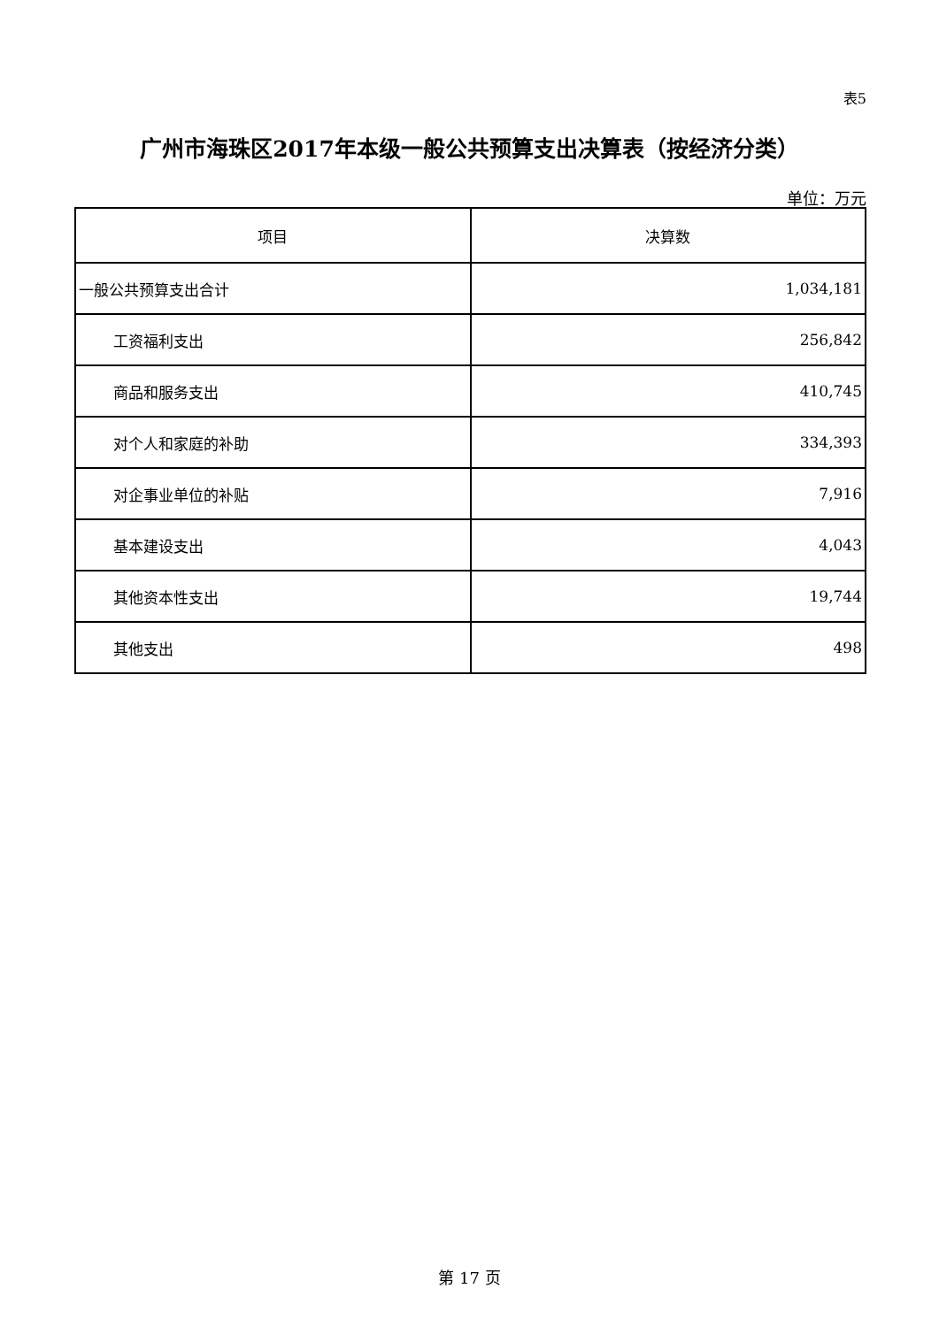表5
广州市海珠区2017年本级一般公共预算支出决算表（按经济分类）
单位：万元
| 项目 | 决算数 |
| --- | --- |
| 一般公共预算支出合计 | 1,034,181 |
| 工资福利支出 | 256,842 |
| 商品和服务支出 | 410,745 |
| 对个人和家庭的补助 | 334,393 |
| 对企事业单位的补贴 | 7,916 |
| 基本建设支出 | 4,043 |
| 其他资本性支出 | 19,744 |
| 其他支出 | 498 |
第 17 页